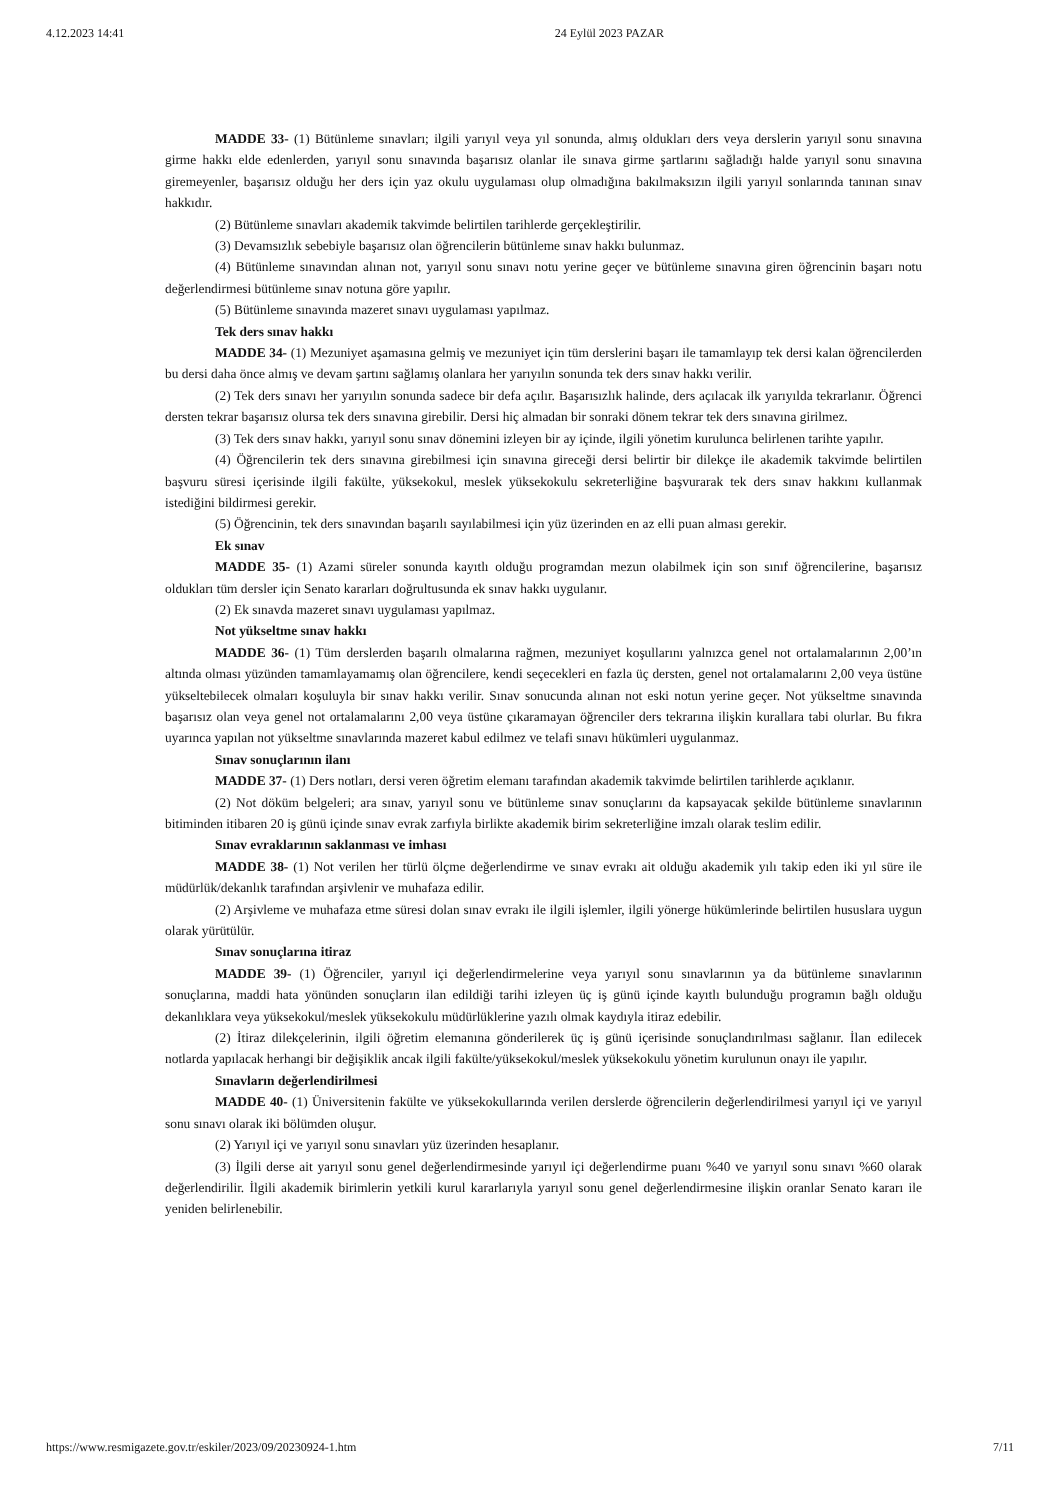4.12.2023 14:41 24 Eylül 2023 PAZAR
MADDE 33- (1) Bütünleme sınavları; ilgili yarıyıl veya yıl sonunda, almış oldukları ders veya derslerin yarıyıl sonu sınavına girme hakkı elde edenlerden, yarıyıl sonu sınavında başarısız olanlar ile sınava girme şartlarını sağladığı halde yarıyıl sonu sınavına giremeyenler, başarısız olduğu her ders için yaz okulu uygulaması olup olmadığına bakılmaksızın ilgili yarıyıl sonlarında tanınan sınav hakkıdır.
(2) Bütünleme sınavları akademik takvimde belirtilen tarihlerde gerçekleştirilir.
(3) Devamsızlık sebebiyle başarısız olan öğrencilerin bütünleme sınav hakkı bulunmaz.
(4) Bütünleme sınavından alınan not, yarıyıl sonu sınavı notu yerine geçer ve bütünleme sınavına giren öğrencinin başarı notu değerlendirmesi bütünleme sınav notuna göre yapılır.
(5) Bütünleme sınavında mazeret sınavı uygulaması yapılmaz.
Tek ders sınav hakkı
MADDE 34- (1) Mezuniyet aşamasına gelmiş ve mezuniyet için tüm derslerini başarı ile tamamlayıp tek dersi kalan öğrencilerden bu dersi daha önce almış ve devam şartını sağlamış olanlara her yarıyılın sonunda tek ders sınav hakkı verilir.
(2) Tek ders sınavı her yarıyılın sonunda sadece bir defa açılır. Başarısızlık halinde, ders açılacak ilk yarıyılda tekrarlanır. Öğrenci dersten tekrar başarısız olursa tek ders sınavına girebilir. Dersi hiç almadan bir sonraki dönem tekrar tek ders sınavına girilmez.
(3) Tek ders sınav hakkı, yarıyıl sonu sınav dönemini izleyen bir ay içinde, ilgili yönetim kurulunca belirlenen tarihte yapılır.
(4) Öğrencilerin tek ders sınavına girebilmesi için sınavına gireceği dersi belirtir bir dilekçe ile akademik takvimde belirtilen başvuru süresi içerisinde ilgili fakülte, yüksekokul, meslek yüksekokulu sekreterliğine başvurarak tek ders sınav hakkını kullanmak istediğini bildirmesi gerekir.
(5) Öğrencinin, tek ders sınavından başarılı sayılabilmesi için yüz üzerinden en az elli puan alması gerekir.
Ek sınav
MADDE 35- (1) Azami süreler sonunda kayıtlı olduğu programdan mezun olabilmek için son sınıf öğrencilerine, başarısız oldukları tüm dersler için Senato kararları doğrultusunda ek sınav hakkı uygulanır.
(2) Ek sınavda mazeret sınavı uygulaması yapılmaz.
Not yükseltme sınav hakkı
MADDE 36- (1) Tüm derslerden başarılı olmalarına rağmen, mezuniyet koşullarını yalnızca genel not ortalamalarının 2,00’ın altında olması yüzünden tamamlayamamış olan öğrencilere, kendi seçecekleri en fazla üç dersten, genel not ortalamalarını 2,00 veya üstüne yükseltebilecek olmaları koşuluyla bir sınav hakkı verilir. Sınav sonucunda alınan not eski notun yerine geçer. Not yükseltme sınavında başarısız olan veya genel not ortalamalarını 2,00 veya üstüne çıkaramayan öğrenciler ders tekrarına ilişkin kurallara tabi olurlar. Bu fıkra uyarınca yapılan not yükseltme sınavlarında mazeret kabul edilmez ve telafi sınavı hükümleri uygulanmaz.
Sınav sonuçlarının ilanı
MADDE 37- (1) Ders notları, dersi veren öğretim elemanı tarafından akademik takvimde belirtilen tarihlerde açıklanır.
(2) Not döküm belgeleri; ara sınav, yarıyıl sonu ve bütünleme sınav sonuçlarını da kapsayacak şekilde bütünleme sınavlarının bitiminden itibaren 20 iş günü içinde sınav evrak zarfıyla birlikte akademik birim sekreterliğine imzalı olarak teslim edilir.
Sınav evraklarının saklanması ve imhası
MADDE 38- (1) Not verilen her türlü ölçme değerlendirme ve sınav evrakı ait olduğu akademik yılı takip eden iki yıl süre ile müdürlük/dekanlık tarafından arşivlenir ve muhafaza edilir.
(2) Arşivleme ve muhafaza etme süresi dolan sınav evrakı ile ilgili işlemler, ilgili yönerge hükümlerinde belirtilen hususlara uygun olarak yürütülür.
Sınav sonuçlarına itiraz
MADDE 39- (1) Öğrenciler, yarıyıl içi değerlendirmelerine veya yarıyıl sonu sınavlarının ya da bütünleme sınavlarının sonuçlarına, maddi hata yönünden sonuçların ilan edildiği tarihi izleyen üç iş günü içinde kayıtlı bulunduğu programın bağlı olduğu dekanlıklara veya yüksekokul/meslek yüksekokulu müdürlüklerine yazılı olmak kaydıyla itiraz edebilir.
(2) İtiraz dilekçelerinin, ilgili öğretim elemanına gönderilerek üç iş günü içerisinde sonuçlandırılması sağlanır. İlan edilecek notlarda yapılacak herhangi bir değişiklik ancak ilgili fakülte/yüksekokul/meslek yüksekokulu yönetim kurulunun onayı ile yapılır.
Sınavların değerlendirilmesi
MADDE 40- (1) Üniversitenin fakülte ve yüksekokullarında verilen derslerde öğrencilerin değerlendirilmesi yarıyıl içi ve yarıyıl sonu sınavı olarak iki bölümden oluşur.
(2) Yarıyıl içi ve yarıyıl sonu sınavları yüz üzerinden hesaplanır.
(3) İlgili derse ait yarıyıl sonu genel değerlendirmesinde yarıyıl içi değerlendirme puanı %40 ve yarıyıl sonu sınavı %60 olarak değerlendirilir. İlgili akademik birimlerin yetkili kurul kararlarıyla yarıyıl sonu genel değerlendirmesine ilişkin oranlar Senato kararı ile yeniden belirlenebilir.
https://www.resmigazete.gov.tr/eskiler/2023/09/20230924-1.htm 7/11